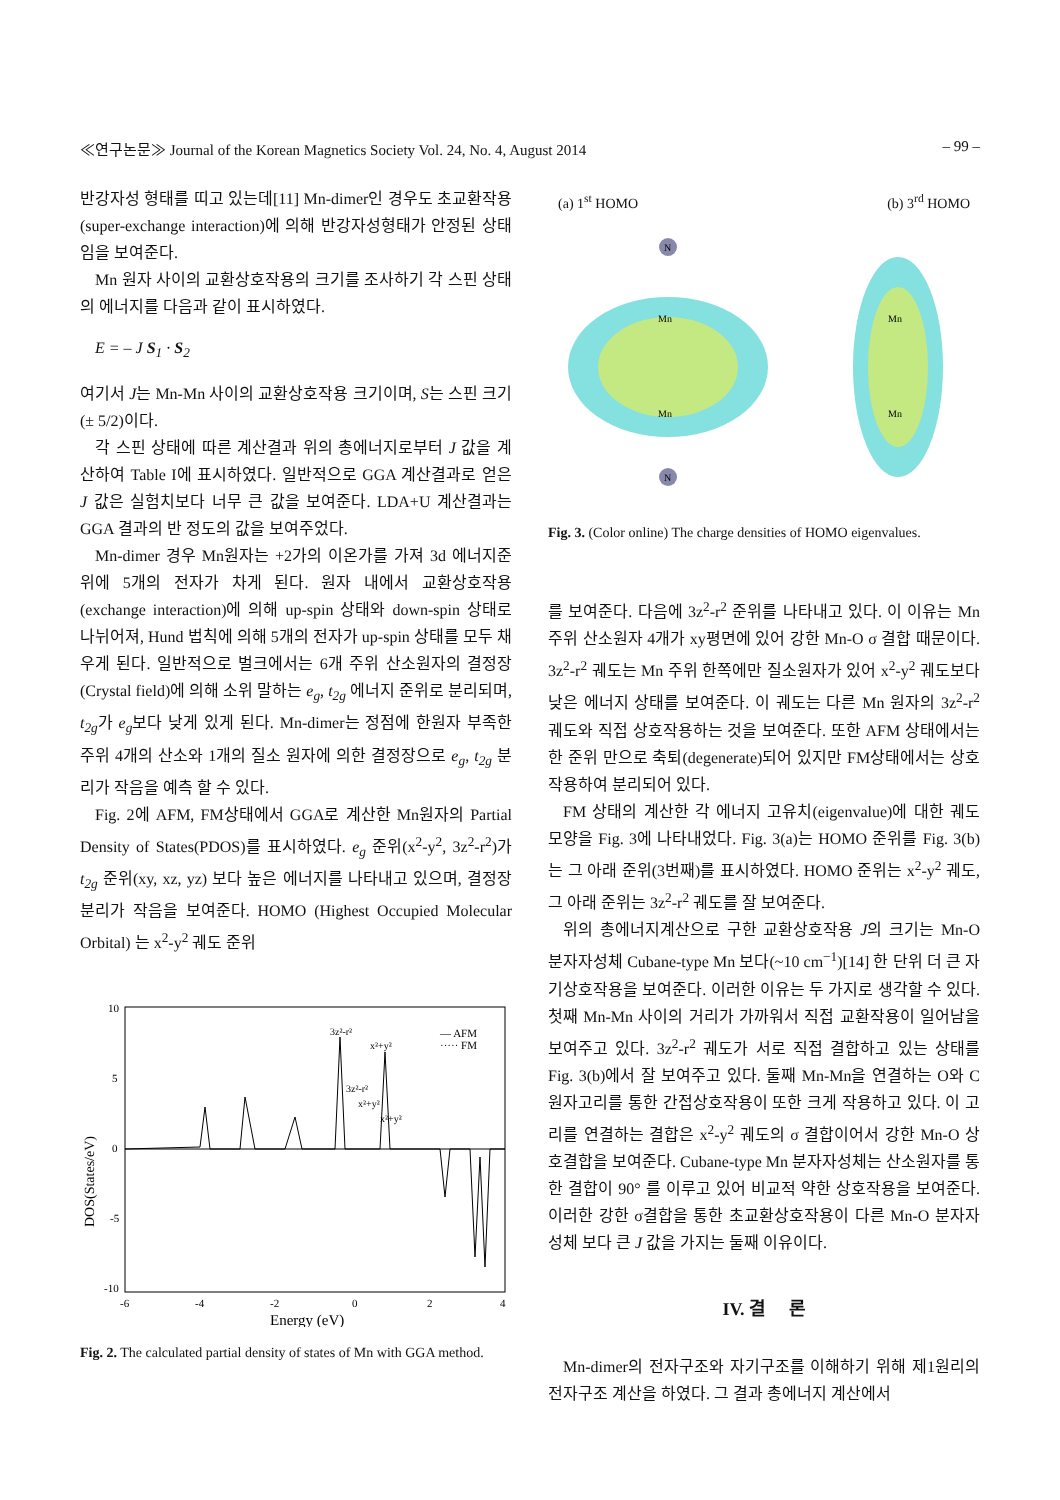≪연구논문≫ Journal of the Korean Magnetics Society Vol. 24, No. 4, August 2014 – 99 –
반강자성 형태를 띠고 있는데[11] Mn-dimer인 경우도 초교환작용(super-exchange interaction)에 의해 반강자성형태가 안정된 상태임을 보여준다.
Mn 원자 사이의 교환상호작용의 크기를 조사하기 각 스핀 상태의 에너지를 다음과 같이 표시하였다.
E = – J S<sub>1</sub> · S<sub>2</sub>
여기서 J는 Mn-Mn 사이의 교환상호작용 크기이며, S는 스핀 크기(± 5/2)이다.
각 스핀 상태에 따른 계산결과 위의 총에너지로부터 J 값을 계산하여 Table I에 표시하였다. 일반적으로 GGA 계산결과로 얻은 J 값은 실험치보다 너무 큰 값을 보여준다. LDA+U 계산결과는 GGA 결과의 반 정도의 값을 보여주었다.
Mn-dimer 경우 Mn원자는 +2가의 이온가를 가져 3d 에너지준위에 5개의 전자가 차게 된다. 원자 내에서 교환상호작용(exchange interaction)에 의해 up-spin 상태와 down-spin 상태로 나뉘어져, Hund 법칙에 의해 5개의 전자가 up-spin 상태를 모두 채우게 된다. 일반적으로 벌크에서는 6개 주위 산소원자의 결정장(Crystal field)에 의해 소위 말하는 e<sub>g</sub>, t<sub>2g</sub> 에너지 준위로 분리되며, t<sub>2g</sub>가 e<sub>g</sub>보다 낮게 있게 된다. Mn-dimer는 정점에 한원자 부족한 주위 4개의 산소와 1개의 질소 원자에 의한 결정장으로 e<sub>g</sub>, t<sub>2g</sub> 분리가 작음을 예측 할 수 있다.
Fig. 2에 AFM, FM상태에서 GGA로 계산한 Mn원자의 Partial Density of States(PDOS)를 표시하였다. e<sub>g</sub> 준위(x<sup>2</sup>-y<sup>2</sup>, 3z<sup>2</sup>-r<sup>2</sup>)가 t<sub>2g</sub> 준위(xy, xz, yz) 보다 높은 에너지를 나타내고 있으며, 결정장 분리가 작음을 보여준다. HOMO (Highest Occupied Molecular Orbital) 는 x<sup>2</sup>-y<sup>2</sup> 궤도 준위
10
5
0
-5
-10
-6
-4
-2
0
2
4
Energy (eV)
DOS(States/eV)
— AFM
····· FM
3z²-r²
x²+y²
3z²-r²
x²+y²
x²+y²
Fig. 2. The calculated partial density of states of Mn with GGA method.
(a) 1<sup>st</sup> HOMO (b) 3<sup>rd</sup> HOMO
N
N
Mn
Mn
Mn
Mn
Fig. 3. (Color online) The charge densities of HOMO eigenvalues.
를 보여준다. 다음에 3z<sup>2</sup>-r<sup>2</sup> 준위를 나타내고 있다. 이 이유는 Mn 주위 산소원자 4개가 xy평면에 있어 강한 Mn-O σ 결합 때문이다. 3z<sup>2</sup>-r<sup>2</sup> 궤도는 Mn 주위 한쪽에만 질소원자가 있어 x<sup>2</sup>-y<sup>2</sup> 궤도보다 낮은 에너지 상태를 보여준다. 이 궤도는 다른 Mn 원자의 3z<sup>2</sup>-r<sup>2</sup> 궤도와 직접 상호작용하는 것을 보여준다. 또한 AFM 상태에서는 한 준위 만으로 축퇴(degenerate)되어 있지만 FM상태에서는 상호작용하여 분리되어 있다.
FM 상태의 계산한 각 에너지 고유치(eigenvalue)에 대한 궤도 모양을 Fig. 3에 나타내었다. Fig. 3(a)는 HOMO 준위를 Fig. 3(b)는 그 아래 준위(3번째)를 표시하였다. HOMO 준위는 x<sup>2</sup>-y<sup>2</sup> 궤도, 그 아래 준위는 3z<sup>2</sup>-r<sup>2</sup> 궤도를 잘 보여준다.
위의 총에너지계산으로 구한 교환상호작용 J의 크기는 Mn-O 분자자성체 Cubane-type Mn 보다(~10 cm<sup>−1</sup>)[14] 한 단위 더 큰 자기상호작용을 보여준다. 이러한 이유는 두 가지로 생각할 수 있다. 첫째 Mn-Mn 사이의 거리가 가까워서 직접 교환작용이 일어남을 보여주고 있다. 3z<sup>2</sup>-r<sup>2</sup> 궤도가 서로 직접 결합하고 있는 상태를 Fig. 3(b)에서 잘 보여주고 있다. 둘째 Mn-Mn을 연결하는 O와 C 원자고리를 통한 간접상호작용이 또한 크게 작용하고 있다. 이 고리를 연결하는 결합은 x<sup>2</sup>-y<sup>2</sup> 궤도의 σ 결합이어서 강한 Mn-O 상호결합을 보여준다. Cubane-type Mn 분자자성체는 산소원자를 통한 결합이 90° 를 이루고 있어 비교적 약한 상호작용을 보여준다. 이러한 강한 σ결합을 통한 초교환상호작용이 다른 Mn-O 분자자성체 보다 큰 J 값을 가지는 둘째 이유이다.
IV. 결 론
Mn-dimer의 전자구조와 자기구조를 이해하기 위해 제1원리의 전자구조 계산을 하였다. 그 결과 총에너지 계산에서